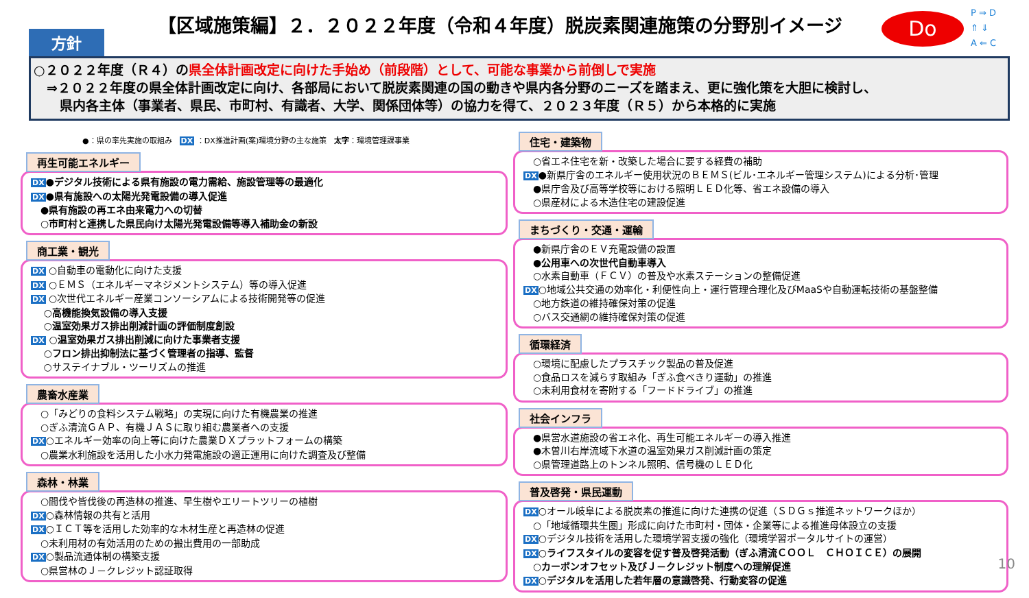方針
【区域施策編】２．２０２２年度（令和４年度）脱炭素関連施策の分野別イメージ Do
P ⇒ D
⇑ ⇓
A ⇐ C
○２０２２年度（Ｒ４）の県全体計画改定に向けた手始め（前段階）として、可能な事業から前倒しで実施
　⇒２０２２年度の県全体計画改定に向け、各部局において脱炭素関連の国の動きや県内各分野のニーズを踏まえ、更に強化策を大胆に検討し、
　　県内各主体（事業者、県民、市町村、有識者、大学、関係団体等）の協力を得て、２０２３年度（Ｒ５）から本格的に実施
●：県の率先実施の取組み　DX ：DX推進計画(案)環境分野の主な施策　太字：環境管理課事業
再生可能エネルギー
DX●デジタル技術による県有施設の電力需給、施設管理等の最適化
DX●県有施設への太陽光発電設備の導入促進
　●県有施設の再エネ由来電力への切替
　○市町村と連携した県民向け太陽光発電設備等導入補助金の新設
商工業・観光
DX ○自動車の電動化に向けた支援
DX ○ＥＭＳ（エネルギーマネジメントシステム）等の導入促進
DX ○次世代エネルギー産業コンソーシアムによる技術開発等の促進
　 ○高機能換気設備の導入支援
　 ○温室効果ガス排出削減計画の評価制度創設
DX ○温室効果ガス排出削減に向けた事業者支援
　 ○フロン排出抑制法に基づく管理者の指導、監督
　 ○サステイナブル・ツーリズムの推進
農畜水産業
　○「みどりの食料システム戦略」の実現に向けた有機農業の推進
　○ぎふ清流ＧＡＰ、有機ＪＡＳに取り組む農業者への支援
DX○エネルギー効率の向上等に向けた農業ＤＸプラットフォームの構築
　○農業水利施設を活用した小水力発電施設の適正運用に向けた調査及び整備
森林・林業
　○間伐や皆伐後の再造林の推進、早生樹やエリートツリーの植樹
DX○森林情報の共有と活用
DX○ＩＣＴ等を活用した効率的な木材生産と再造林の促進
　○未利用材の有効活用のための搬出費用の一部助成
DX○製品流通体制の構築支援
　○県営林のＪ－クレジット認証取得
住宅・建築物
　○省エネ住宅を新・改築した場合に要する経費の補助
DX●新県庁舎のエネルギー使用状況のＢＥＭＳ(ビル･エネルギー管理システム)による分析･管理
　●県庁舎及び高等学校等における照明ＬＥＤ化等、省エネ設備の導入
　○県産材による木造住宅の建設促進
まちづくり・交通・運輸
　●新県庁舎のＥＶ充電設備の設置
　●公用車への次世代自動車導入
　○水素自動車（ＦＣＶ）の普及や水素ステーションの整備促進
DX○地域公共交通の効率化・利便性向上・運行管理合理化及びMaaSや自動運転技術の基盤整備
　○地方鉄道の維持確保対策の促進
　○バス交通網の維持確保対策の促進
循環経済
　○環境に配慮したプラスチック製品の普及促進
　○食品ロスを減らす取組み「ぎふ食べきり運動」の推進
　○未利用食材を寄附する「フードドライブ」の推進
社会インフラ
　●県営水道施設の省エネ化、再生可能エネルギーの導入推進
　●木曽川右岸流域下水道の温室効果ガス削減計画の策定
　○県管理道路上のトンネル照明、信号機のＬＥＤ化
普及啓発・県民運動
DX○オール岐阜による脱炭素の推進に向けた連携の促進（ＳＤＧｓ推進ネットワークほか）
　○「地域循環共生圏」形成に向けた市町村・団体・企業等による推進母体設立の支援
DX○デジタル技術を活用した環境学習支援の強化（環境学習ポータルサイトの運営）
DX○ライフスタイルの変容を促す普及啓発活動（ぎふ清流ＣＯＯＬ　ＣＨＯＩＣＥ）の展開
　○カーボンオフセット及びＪ－クレジット制度への理解促進
DX○デジタルを活用した若年層の意識啓発、行動変容の促進
10